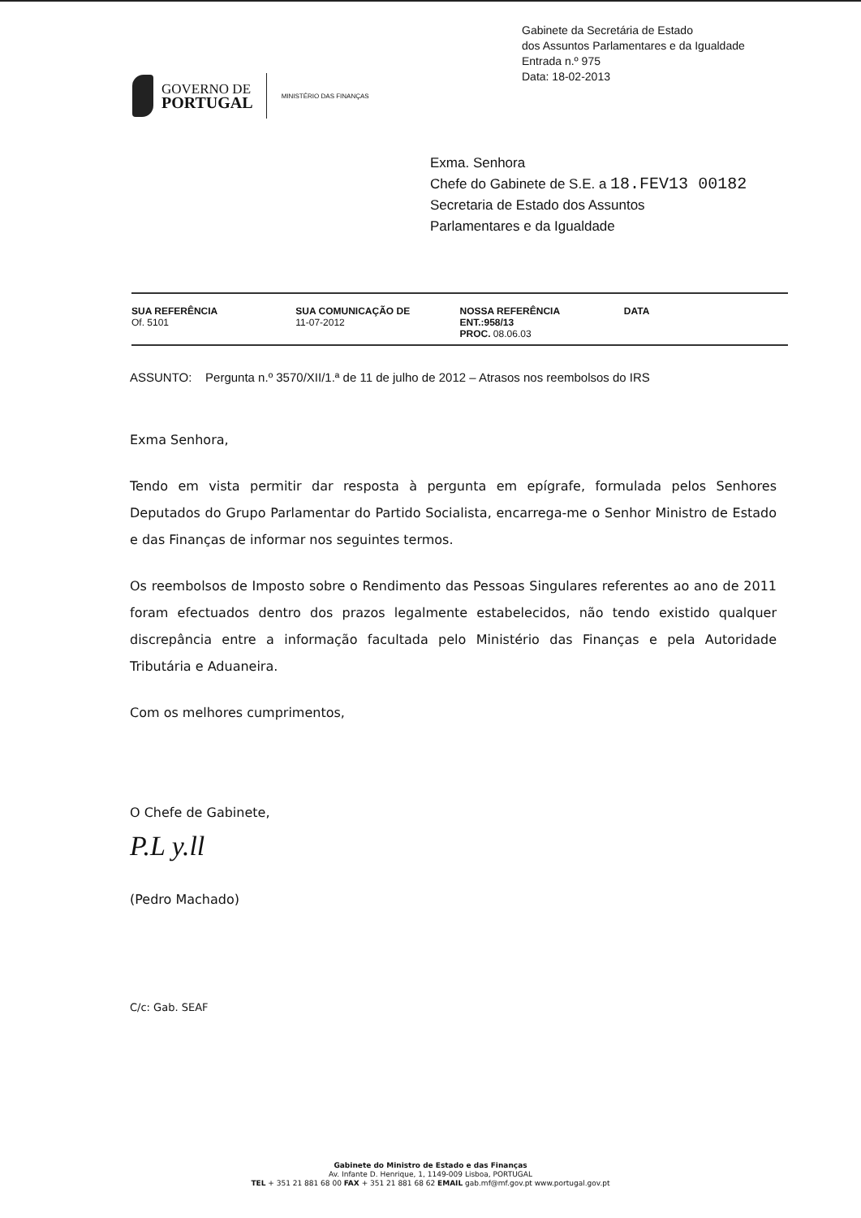Gabinete da Secretária de Estado
dos Assuntos Parlamentares e da Igualdade
Entrada n.º 975
Data: 18-02-2013
GOVERNO DE
PORTUGAL
MINISTÉRIO DAS FINANÇAS
Exma. Senhora
Chefe do Gabinete de S.E. a 18.FEV13 00182
Secretaria de Estado dos Assuntos
Parlamentares e da Igualdade
| SUA REFERÊNCIA Of. 5101 | SUA COMUNICAÇÃO DE 11-07-2012 | NOSSA REFERÊNCIA ENT.:958/13 PROC. 08.06.03 | DATA |
ASSUNTO: Pergunta n.º 3570/XII/1.ª de 11 de julho de 2012 – Atrasos nos reembolsos do IRS
Exma Senhora,
Tendo em vista permitir dar resposta à pergunta em epígrafe, formulada pelos Senhores Deputados do Grupo Parlamentar do Partido Socialista, encarrega-me o Senhor Ministro de Estado e das Finanças de informar nos seguintes termos.
Os reembolsos de Imposto sobre o Rendimento das Pessoas Singulares referentes ao ano de 2011 foram efectuados dentro dos prazos legalmente estabelecidos, não tendo existido qualquer discrepância entre a informação facultada pelo Ministério das Finanças e pela Autoridade Tributária e Aduaneira.
Com os melhores cumprimentos,
O Chefe de Gabinete,
P.L y.ll
(Pedro Machado)
C/c: Gab. SEAF
Gabinete do Ministro de Estado e das Finanças
Av. Infante D. Henrique, 1, 1149-009 Lisboa, PORTUGAL
TEL + 351 21 881 68 00 FAX + 351 21 881 68 62 EMAIL gab.mf@mf.gov.pt www.portugal.gov.pt